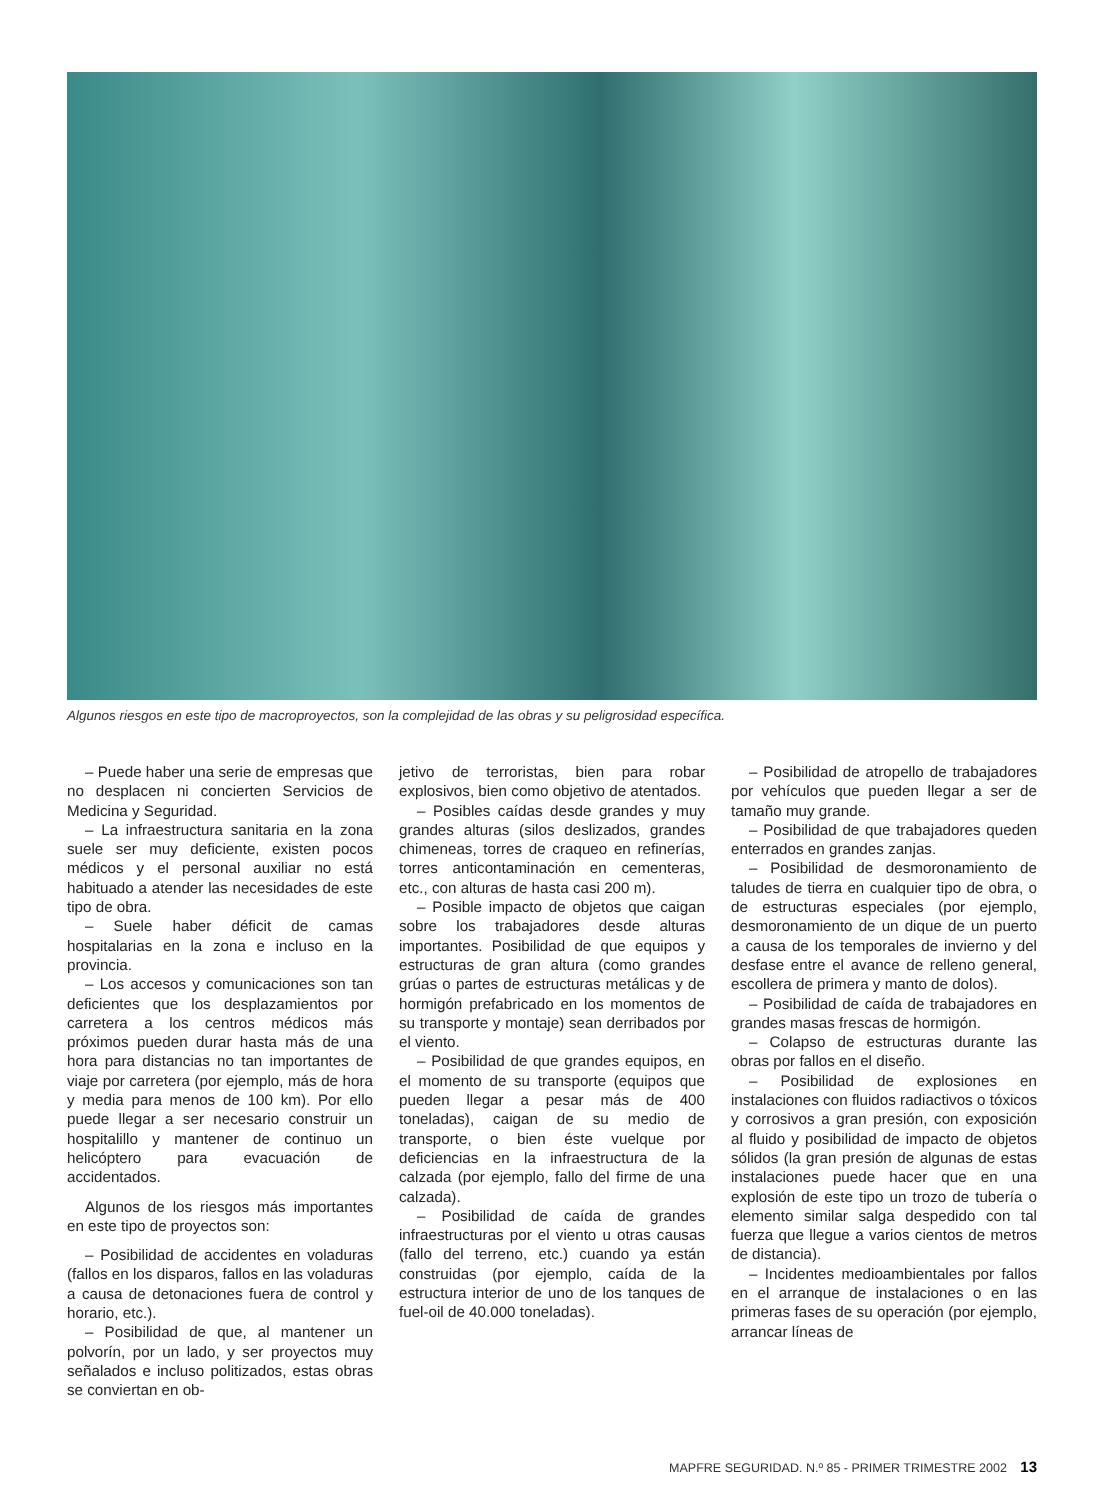Algunos riesgos en este tipo de macroproyectos, son la complejidad de las obras y su peligrosidad específica.
– Puede haber una serie de empresas que no desplacen ni concierten Servicios de Medicina y Seguridad.
– La infraestructura sanitaria en la zona suele ser muy deficiente, existen pocos médicos y el personal auxiliar no está habituado a atender las necesidades de este tipo de obra.
– Suele haber déficit de camas hospitalarias en la zona e incluso en la provincia.
– Los accesos y comunicaciones son tan deficientes que los desplazamientos por carretera a los centros médicos más próximos pueden durar hasta más de una hora para distancias no tan importantes de viaje por carretera (por ejemplo, más de hora y media para menos de 100 km). Por ello puede llegar a ser necesario construir un hospitalillo y mantener de continuo un helicóptero para evacuación de accidentados.
Algunos de los riesgos más importantes en este tipo de proyectos son:
– Posibilidad de accidentes en voladuras (fallos en los disparos, fallos en las voladuras a causa de detonaciones fuera de control y horario, etc.).
– Posibilidad de que, al mantener un polvorín, por un lado, y ser proyectos muy señalados e incluso politizados, estas obras se conviertan en ob-
jetivo de terroristas, bien para robar explosivos, bien como objetivo de atentados.
– Posibles caídas desde grandes y muy grandes alturas (silos deslizados, grandes chimeneas, torres de craqueo en refinerías, torres anticontaminación en cementeras, etc., con alturas de hasta casi 200 m).
– Posible impacto de objetos que caigan sobre los trabajadores desde alturas importantes. Posibilidad de que equipos y estructuras de gran altura (como grandes grúas o partes de estructuras metálicas y de hormigón prefabricado en los momentos de su transporte y montaje) sean derribados por el viento.
– Posibilidad de que grandes equipos, en el momento de su transporte (equipos que pueden llegar a pesar más de 400 toneladas), caigan de su medio de transporte, o bien éste vuelque por deficiencias en la infraestructura de la calzada (por ejemplo, fallo del firme de una calzada).
– Posibilidad de caída de grandes infraestructuras por el viento u otras causas (fallo del terreno, etc.) cuando ya están construidas (por ejemplo, caída de la estructura interior de uno de los tanques de fuel-oil de 40.000 toneladas).
– Posibilidad de atropello de trabajadores por vehículos que pueden llegar a ser de tamaño muy grande.
– Posibilidad de que trabajadores queden enterrados en grandes zanjas.
– Posibilidad de desmoronamiento de taludes de tierra en cualquier tipo de obra, o de estructuras especiales (por ejemplo, desmoronamiento de un dique de un puerto a causa de los temporales de invierno y del desfase entre el avance de relleno general, escollera de primera y manto de dolos).
– Posibilidad de caída de trabajadores en grandes masas frescas de hormigón.
– Colapso de estructuras durante las obras por fallos en el diseño.
– Posibilidad de explosiones en instalaciones con fluidos radiactivos o tóxicos y corrosivos a gran presión, con exposición al fluido y posibilidad de impacto de objetos sólidos (la gran presión de algunas de estas instalaciones puede hacer que en una explosión de este tipo un trozo de tubería o elemento similar salga despedido con tal fuerza que llegue a varios cientos de metros de distancia).
– Incidentes medioambientales por fallos en el arranque de instalaciones o en las primeras fases de su operación (por ejemplo, arrancar líneas de
MAPFRE SEGURIDAD. N.º 85 - PRIMER TRIMESTRE 2002 13